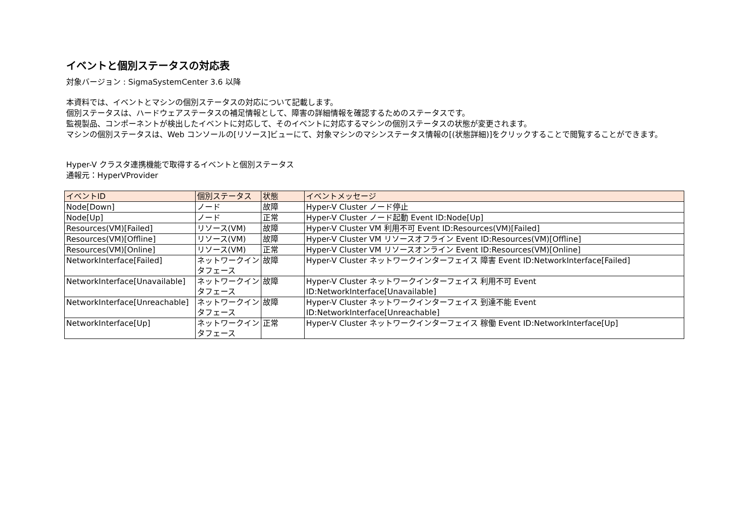イベントと個別ステータスの対応表
対象バージョン : SigmaSystemCenter 3.6 以降
本資料では、イベントとマシンの個別ステータスの対応について記載します。
個別ステータスは、ハードウェアステータスの補足情報として、障害の詳細情報を確認するためのステータスです。
監視製品、コンポーネントが検出したイベントに対応して、そのイベントに対応するマシンの個別ステータスの状態が変更されます。
マシンの個別ステータスは、Web コンソールの[リソース]ビューにて、対象マシンのマシンステータス情報の[(状態詳細)]をクリックすることで閲覧することができます。
Hyper-V クラスタ連携機能で取得するイベントと個別ステータス
通報元：HyperVProvider
| イベントID | 個別ステータス | 状態 | イベントメッセージ |
| --- | --- | --- | --- |
| Node[Down] | ノード | 故障 | Hyper-V Cluster ノード停止 |
| Node[Up] | ノード | 正常 | Hyper-V Cluster ノード起動 Event ID:Node[Up] |
| Resources(VM)[Failed] | リソース(VM) | 故障 | Hyper-V Cluster VM 利用不可 Event ID:Resources(VM)[Failed] |
| Resources(VM)[Offline] | リソース(VM) | 故障 | Hyper-V Cluster VM リソースオフライン Event ID:Resources(VM)[Offline] |
| Resources(VM)[Online] | リソース(VM) | 正常 | Hyper-V Cluster VM リソースオンライン Event ID:Resources(VM)[Online] |
| NetworkInterface[Failed] | ネットワークインタフェース | 故障 | Hyper-V Cluster ネットワークインターフェイス 障害 Event ID:NetworkInterface[Failed] |
| NetworkInterface[Unavailable] | ネットワークインタフェース | 故障 | Hyper-V Cluster ネットワークインターフェイス 利用不可 Event ID:NetworkInterface[Unavailable] |
| NetworkInterface[Unreachable] | ネットワークインタフェース | 故障 | Hyper-V Cluster ネットワークインターフェイス 到達不能 Event ID:NetworkInterface[Unreachable] |
| NetworkInterface[Up] | ネットワークインタフェース | 正常 | Hyper-V Cluster ネットワークインターフェイス 稼働 Event ID:NetworkInterface[Up] |